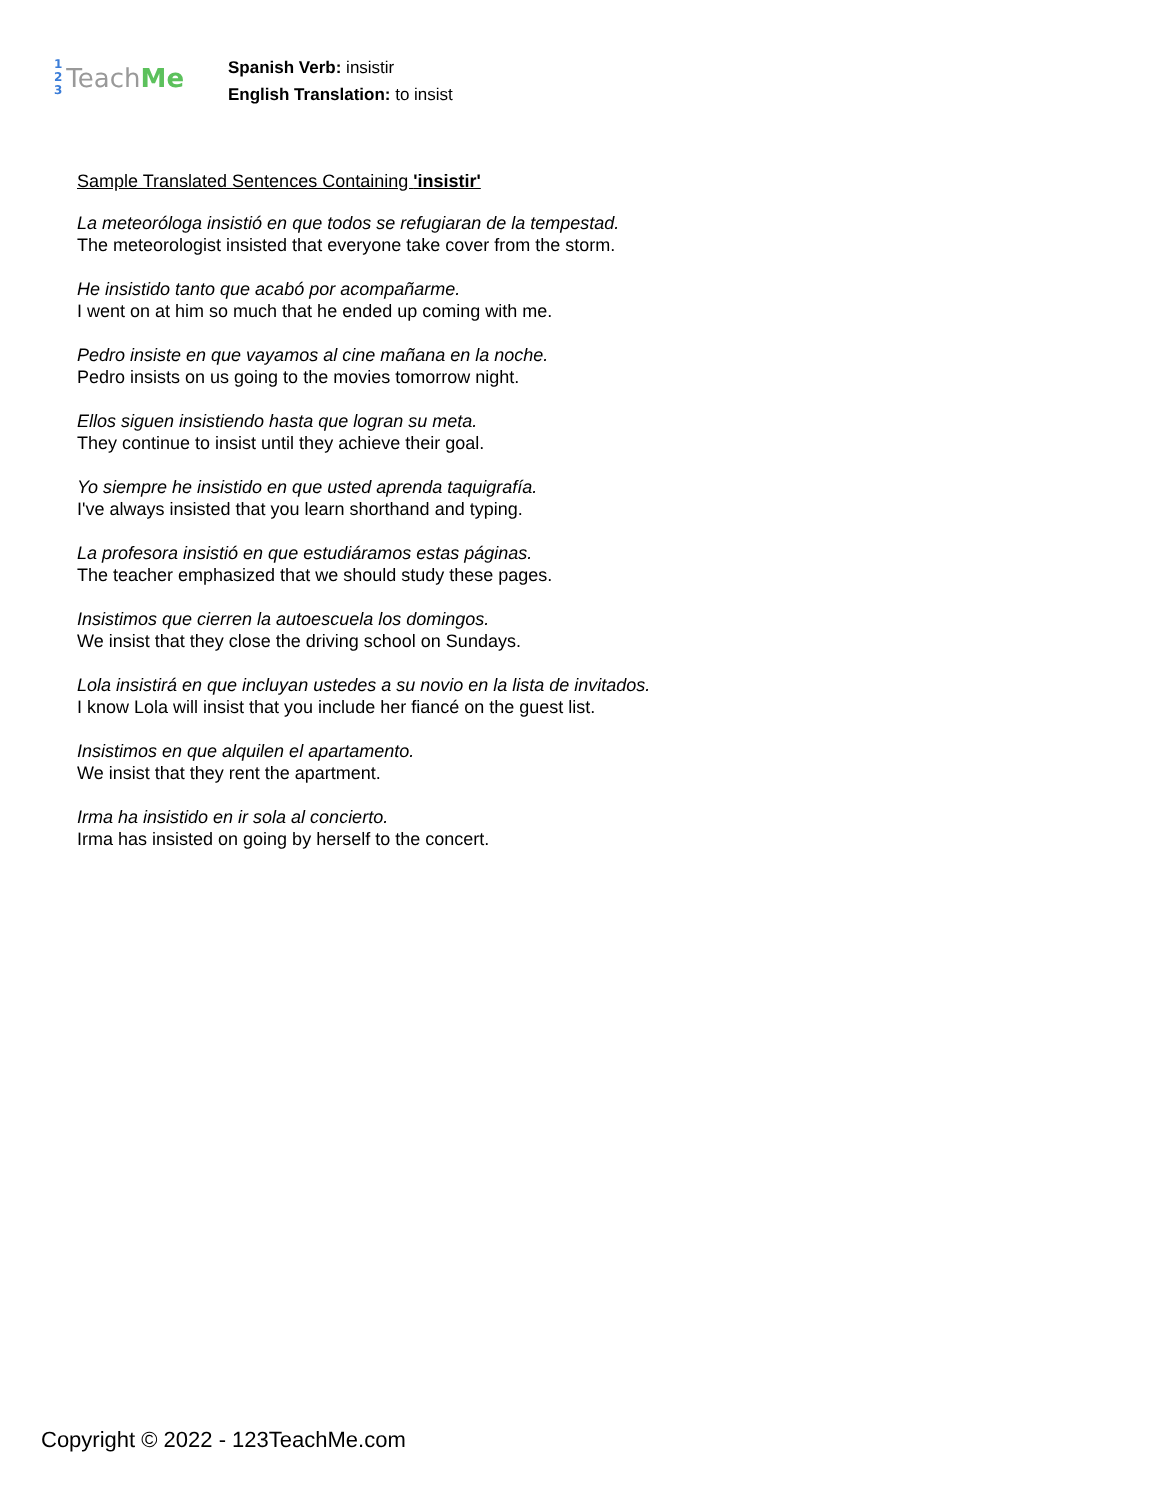1
2
3
Teach Me
Spanish Verb: insistir
English Translation: to insist
Sample Translated Sentences Containing 'insistir'
La meteoróloga insistió en que todos se refugiaran de la tempestad.
The meteorologist insisted that everyone take cover from the storm.
He insistido tanto que acabó por acompañarme.
I went on at him so much that he ended up coming with me.
Pedro insiste en que vayamos al cine mañana en la noche.
Pedro insists on us going to the movies tomorrow night.
Ellos siguen insistiendo hasta que logran su meta.
They continue to insist until they achieve their goal.
Yo siempre he insistido en que usted aprenda taquigrafía.
I've always insisted that you learn shorthand and typing.
La profesora insistió en que estudiáramos estas páginas.
The teacher emphasized that we should study these pages.
Insistimos que cierren la autoescuela los domingos.
We insist that they close the driving school on Sundays.
Lola insistirá en que incluyan ustedes a su novio en la lista de invitados.
I know Lola will insist that you include her fiancé on the guest list.
Insistimos en que alquilen el apartamento.
We insist that they rent the apartment.
Irma ha insistido en ir sola al concierto.
Irma has insisted on going by herself to the concert.
Copyright © 2022 - 123TeachMe.com